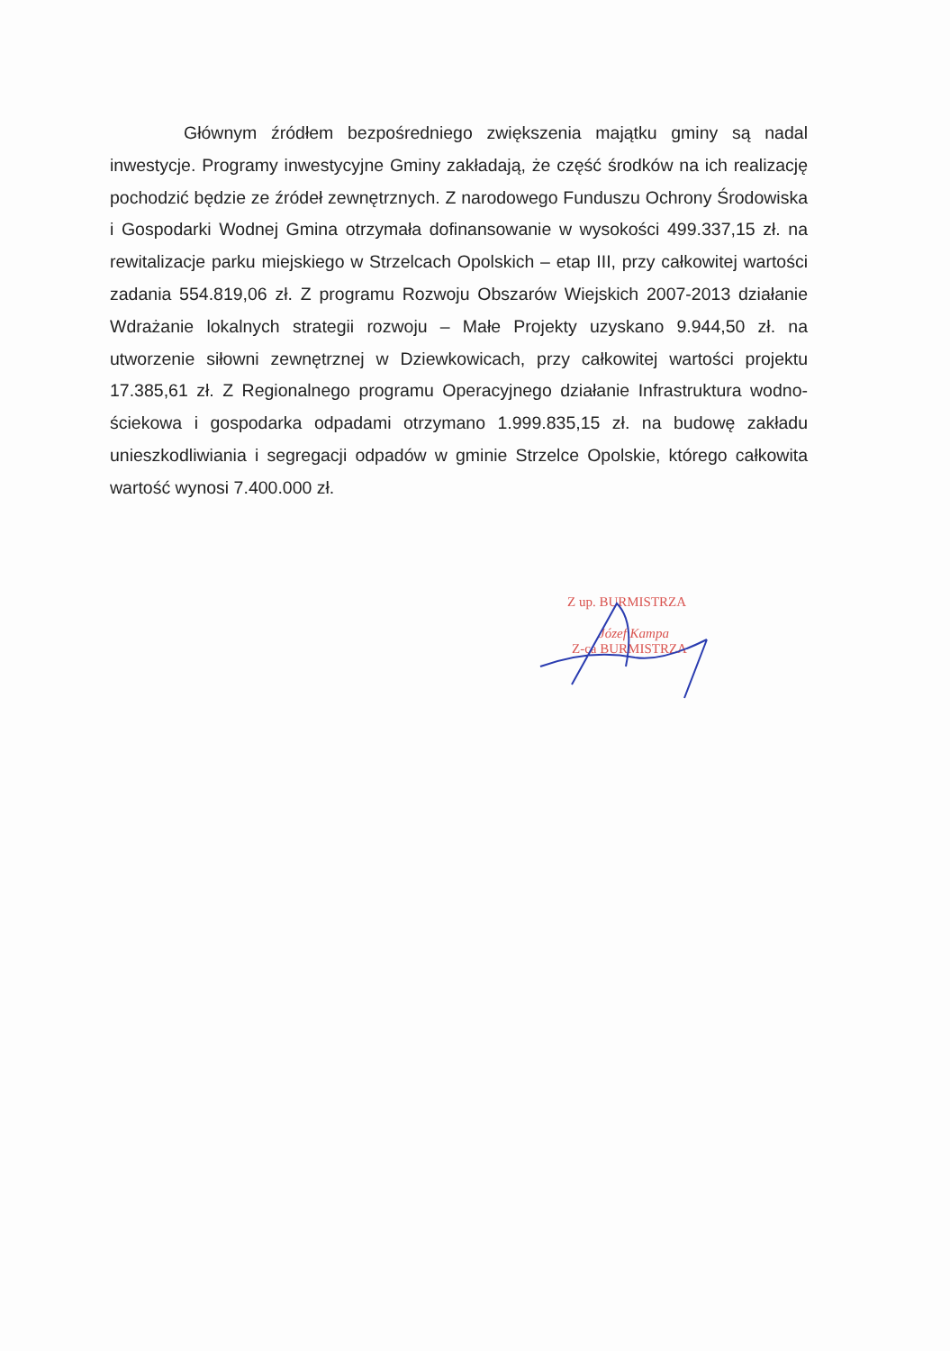Głównym źródłem bezpośredniego zwiększenia majątku gminy są nadal inwestycje. Programy inwestycyjne Gminy zakładają, że część środków na ich realizację pochodzić będzie ze źródeł zewnętrznych. Z narodowego Funduszu Ochrony Środowiska i Gospodarki Wodnej Gmina otrzymała dofinansowanie w wysokości 499.337,15 zł. na rewitalizacje parku miejskiego w Strzelcach Opolskich – etap III, przy całkowitej wartości zadania 554.819,06 zł. Z programu Rozwoju Obszarów Wiejskich 2007-2013 działanie Wdrażanie lokalnych strategii rozwoju – Małe Projekty uzyskano 9.944,50 zł. na utworzenie siłowni zewnętrznej w Dziewkowicach, przy całkowitej wartości projektu 17.385,61 zł. Z Regionalnego programu Operacyjnego działanie Infrastruktura wodno-ściekowa i gospodarka odpadami otrzymano 1.999.835,15 zł. na budowę zakładu unieszkodliwiania i segregacji odpadów w gminie Strzelce Opolskie, którego całkowita wartość wynosi 7.400.000 zł.
Z up. BURMISTRZA
Józef Kampa
Z-ca BURMISTRZA